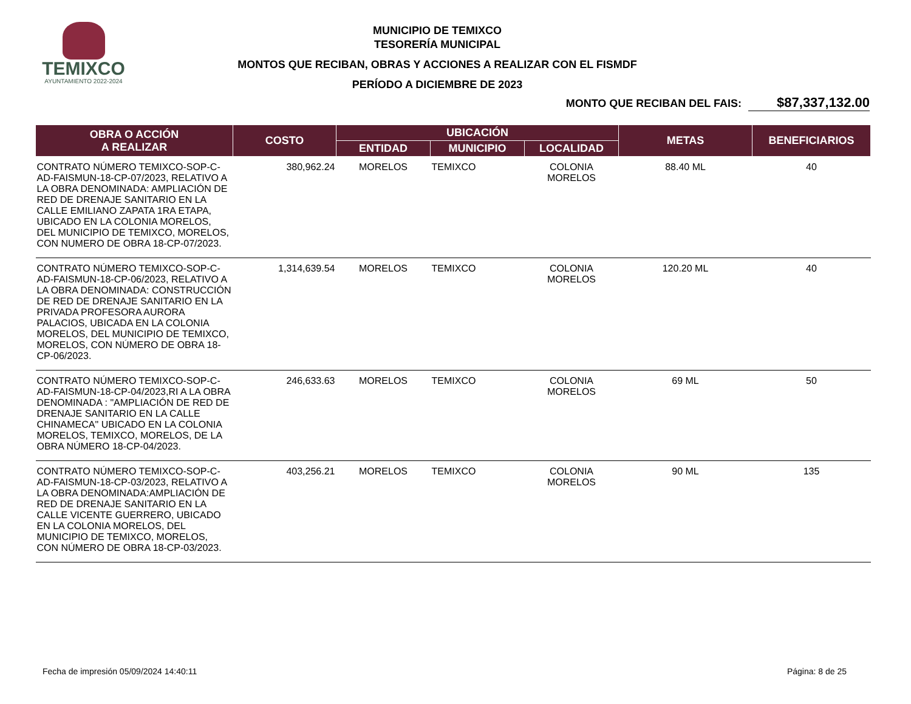TEMIXCO
AYUNTAMIENTO 2022-2024
MUNICIPIO DE TEMIXCO
TESORERÍA MUNICIPAL
MONTOS QUE RECIBAN, OBRAS Y ACCIONES A REALIZAR CON EL FISMDF
PERÍODO A DICIEMBRE DE 2023
MONTO QUE RECIBAN DEL FAIS: $87,337,132.00
| OBRA O ACCIÓN A REALIZAR | COSTO | UBICACIÓN | | | METAS | BENEFICIARIOS |
| --- | --- | --- | --- | --- | --- | --- |
| | | ENTIDAD | MUNICIPIO | LOCALIDAD | | |
| CONTRATO NÚMERO TEMIXCO-SOP-C-AD-FAISMUN-18-CP-07/2023, RELATIVO A LA OBRA DENOMINADA: AMPLIACIÓN DE RED DE DRENAJE SANITARIO EN LA CALLE EMILIANO ZAPATA 1RA ETAPA, UBICADO EN LA COLONIA MORELOS, DEL MUNICIPIO DE TEMIXCO, MORELOS, CON NUMERO DE OBRA 18-CP-07/2023. | 380,962.24 | MORELOS | TEMIXCO | COLONIA MORELOS | 88.40 ML | 40 |
| CONTRATO NÚMERO TEMIXCO-SOP-C-AD-FAISMUN-18-CP-06/2023, RELATIVO A LA OBRA DENOMINADA: CONSTRUCCIÓN DE RED DE DRENAJE SANITARIO EN LA PRIVADA PROFESORA AURORA PALACIOS, UBICADA EN LA COLONIA MORELOS, DEL MUNICIPIO DE TEMIXCO, MORELOS, CON NÚMERO DE OBRA 18-CP-06/2023. | 1,314,639.54 | MORELOS | TEMIXCO | COLONIA MORELOS | 120.20 ML | 40 |
| CONTRATO NÚMERO TEMIXCO-SOP-C-AD-FAISMUN-18-CP-04/2023,RI A LA OBRA DENOMINADA : "AMPLIACIÓN DE RED DE DRENAJE SANITARIO EN LA CALLE CHINAMECA" UBICADO EN LA COLONIA MORELOS, TEMIXCO, MORELOS, DE LA OBRA NÚMERO 18-CP-04/2023. | 246,633.63 | MORELOS | TEMIXCO | COLONIA MORELOS | 69 ML | 50 |
| CONTRATO NÚMERO TEMIXCO-SOP-C-AD-FAISMUN-18-CP-03/2023, RELATIVO A LA OBRA DENOMINADA:AMPLIACIÓN DE RED DE DRENAJE SANITARIO EN LA CALLE VICENTE GUERRERO, UBICADO EN LA COLONIA MORELOS, DEL MUNICIPIO DE TEMIXCO, MORELOS, CON NÚMERO DE OBRA 18-CP-03/2023. | 403,256.21 | MORELOS | TEMIXCO | COLONIA MORELOS | 90 ML | 135 |
Fecha de impresión 05/09/2024 14:40:11 Página: 8 de 25